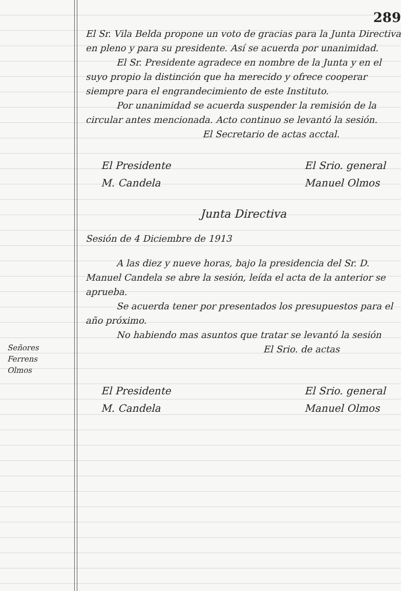Señores
Ferrens
Olmos
289
El Sr. Vila Belda propone un voto de gracias para la Junta Directiva en pleno y para su presidente. Así se acuerda por unanimidad.
El Sr. Presidente agradece en nombre de la Junta y en el suyo propio la distinción que ha merecido y ofrece cooperar siempre para el engrandecimiento de este Instituto.
Por unanimidad se acuerda suspender la remisión de la circular antes mencionada. Acto continuo se levantó la sesión.
El Secretario de actas acctal.
El Presidente
M. Candela
El Srio. general
Manuel Olmos
Junta Directiva
Sesión de 4 Diciembre de 1913
A las diez y nueve horas, bajo la presidencia del Sr. D. Manuel Candela se abre la sesión, leída el acta de la anterior se aprueba.
Se acuerda tener por presentados los presupuestos para el año próximo.
No habiendo mas asuntos que tratar se levantó la sesión
El Srio. de actas
El Presidente
M. Candela
El Srio. general
Manuel Olmos